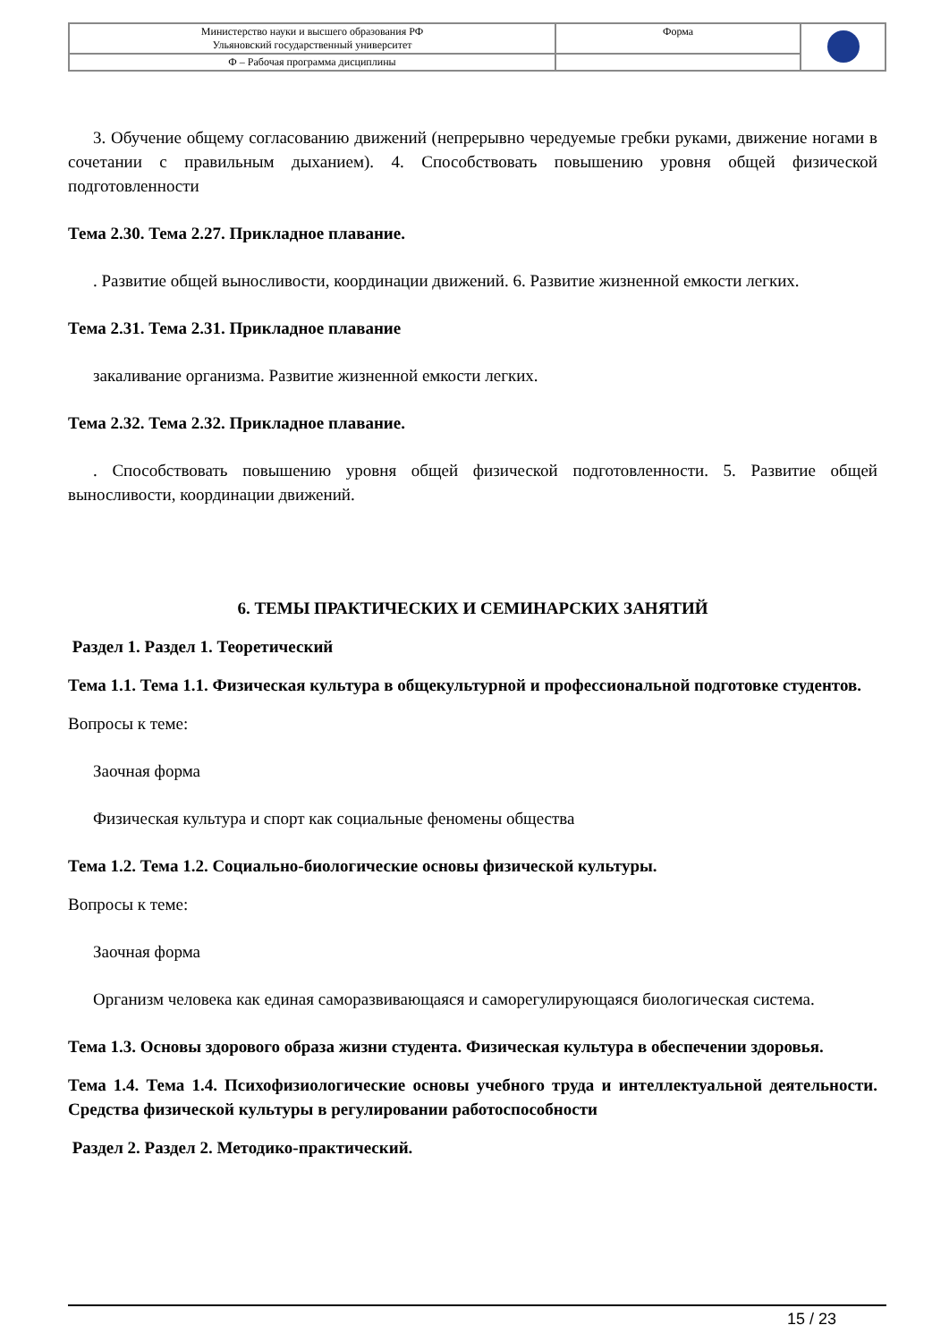| Министерство науки и высшего образования РФ Ульяновский государственный университет | Форма | |
| Ф – Рабочая программа дисциплины | | |
3. Обучение общему согласованию движений (непрерывно чередуемые гребки руками, движение ногами в сочетании с правильным дыханием). 4. Способствовать повышению уровня общей физической подготовленности
Тема 2.30. Тема 2.27. Прикладное плавание.
. Развитие общей выносливости, координации движений. 6. Развитие жизненной емкости легких.
Тема 2.31. Тема 2.31. Прикладное плавание
закаливание организма. Развитие жизненной емкости легких.
Тема 2.32. Тема 2.32. Прикладное плавание.
. Способствовать повышению уровня общей физической подготовленности. 5. Развитие общей выносливости, координации движений.
6. ТЕМЫ ПРАКТИЧЕСКИХ И СЕМИНАРСКИХ ЗАНЯТИЙ
Раздел 1. Раздел 1. Теоретический
Тема 1.1. Тема 1.1. Физическая культура в общекультурной и профессиональной подготовке студентов.
Вопросы к теме:
Заочная форма
Физическая культура и спорт как социальные феномены общества
Тема 1.2. Тема 1.2. Социально-биологические основы физической культуры.
Вопросы к теме:
Заочная форма
Организм человека как единая саморазвивающаяся и саморегулирующаяся биологическая система.
Тема 1.3. Основы здорового образа жизни студента. Физическая культура в обеспечении здоровья.
Тема 1.4. Тема 1.4. Психофизиологические основы учебного труда и интеллектуальной деятельности. Средства физической культуры в регулировании работоспособности
Раздел 2. Раздел 2. Методико-практический.
15 / 23